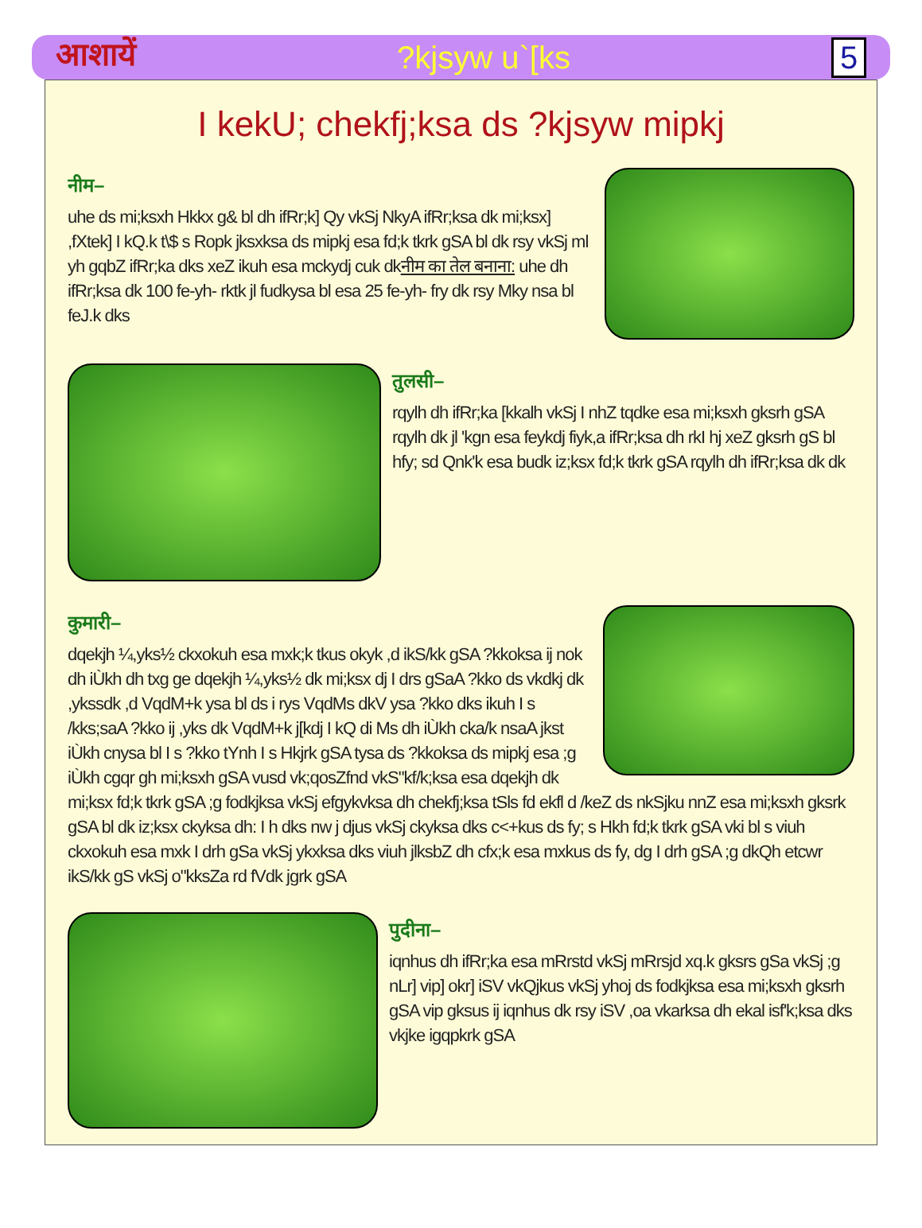आशायें?kjsyw u`[ks 5
I kekU; chekfj;ksa ds ?kjsyw mipkj
नीम–
uhe ds mi;ksxh Hkkx g& bl dh ifRr;k] Qy vkSj NkyA ifRr;ksa dk mi;ksx] ,fXtek] I kQ.k t\$ s Ropk jksxksa ds mipkj esa fd;k tkrk gSA bl dk rsy vkSj ml yh gqbZ ifRr;ka dks xeZ ikuh esa mckydj cuk dkनीम का तेल बनाना: uhe dh ifRr;ksa dk 100 fe-yh- rktk jl fudkysa bl esa 25 fe-yh- fry dk rsy Mky nsa bl feJ.k dks
तुलसी–
rqylh dh ifRr;ka [kkalh vkSj I nhZ tqdke esa mi;ksxh gksrh gSA rqylh dk jl 'kgn esa feykdj fiyk,a ifRr;ksa dh rkI hj xeZ gksrh gS bl hfy; sd Qnk'k esa budk iz;ksx fd;k tkrk gSA rqylh dh ifRr;ksa dk dk
कुमारी–
dqekjh ¼,yks½ ckxokuh esa mxk;k tkus okyk ,d ikS/kk gSA ?kkoksa ij nok dh iÙkh dh txg ge dqekjh ¼,yks½ dk mi;ksx dj I drs gSaA ?kko ds vkdkj dk ,ykssdk ,d VqdM+k ysa bl ds i rys VqdMs dkV ysa ?kko dks ikuh I s /kks;saA ?kko ij ,yks dk VqdM+k j[kdj I kQ di Ms dh iÙkh cka/k nsaA jkst iÙkh cnysa bl I s ?kko tYnh I s Hkjrk gSA tysa ds ?kkoksa ds mipkj esa ;g iÙkh cgqr gh mi;ksxh gSA vusd vk;qosZfnd vkS"kf/k;ksa esa dqekjh dk mi;ksx fd;k tkrk gSA ;g fodkjksa vkSj efgykvksa dh chekfj;ksa tSls fd ekfl d /keZ ds nkSjku nnZ esa mi;ksxh gksrk gSA bl dk iz;ksx ckyksa dh: I h dks nw j djus vkSj ckyksa dks c<+kus ds fy; s Hkh fd;k tkrk gSA vki bl s viuh ckxokuh esa mxk I drh gSa vkSj ykxksa dks viuh jlksbZ dh cfx;k esa mxkus ds fy, dg I drh gSA ;g dkQh etcwr ikS/kk gS vkSj o"kksZa rd fVdk jgrk gSA
पुदीना–
iqnhus dh ifRr;ka esa mRrstd vkSj mRrsjd xq.k gksrs gSa vkSj ;g nLr] vip] okr] iSV vkQjkus vkSj yhoj ds fodkjksa esa mi;ksxh gksrh gSA vip gksus ij iqnhus dk rsy iSV ,oa vkarksa dh ekal isf'k;ksa dks vkjke igqpkrk gSA